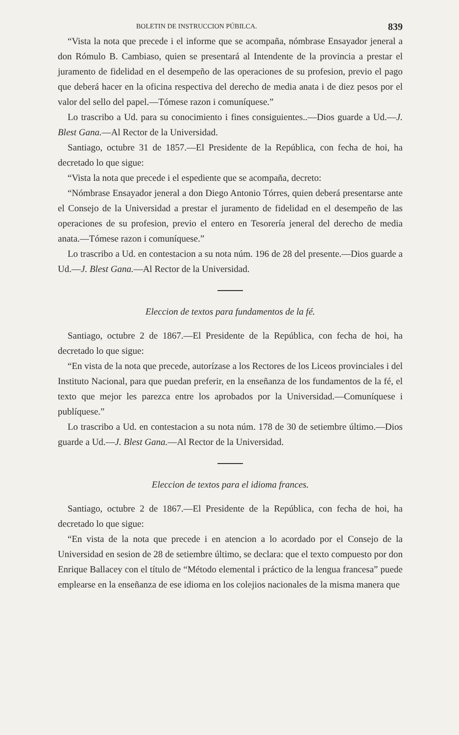BOLETIN DE INSTRUCCION PÚBILCA. 839
“Vista la nota que precede i el informe que se acompaña, nómbrase Ensayador jeneral a don Rómulo B. Cambiaso, quien se presentará al Intendente de la provincia a prestar el juramento de fidelidad en el desempeño de las operaciones de su profesion, previo el pago que deberá hacer en la oficina respectiva del derecho de media anata i de diez pesos por el valor del sello del papel.—Tómese razon i comuníquese.”
Lo trascribo a Ud. para su conocimiento i fines consiguientes..—Dios guarde a Ud.—J. Blest Gana.—Al Rector de la Universidad.
Santiago, octubre 31 de 1857.—El Presidente de la República, con fecha de hoi, ha decretado lo que sigue:
“Vista la nota que precede i el espediente que se acompaña, decreto:
“Nómbrase Ensayador jeneral a don Diego Antonio Tórres, quien deberá presentarse ante el Consejo de la Universidad a prestar el juramento de fidelidad en el desempeño de las operaciones de su profesion, previo el entero en Tesorería jeneral del derecho de media anata.—Tómese razon i comuníquese.”
Lo trascribo a Ud. en contestacion a su nota núm. 196 de 28 del presente.—Dios guarde a Ud.—J. Blest Gana.—Al Rector de la Universidad.
Eleccion de textos para fundamentos de la fé.
Santiago, octubre 2 de 1867.—El Presidente de la República, con fecha de hoi, ha decretado lo que sigue:
“En vista de la nota que precede, autorízase a los Rectores de los Liceos provinciales i del Instituto Nacional, para que puedan preferir, en la enseñanza de los fundamentos de la fé, el texto que mejor les parezca entre los aprobados por la Universidad.—Comuníquese i publíquese.”
Lo trascribo a Ud. en contestacion a su nota núm. 178 de 30 de setiembre último.—Dios guarde a Ud.—J. Blest Gana.—Al Rector de la Universidad.
Eleccion de textos para el idioma frances.
Santiago, octubre 2 de 1867.—El Presidente de la República, con fecha de hoi, ha decretado lo que sigue:
“En vista de la nota que precede i en atencion a lo acordado por el Consejo de la Universidad en sesion de 28 de setiembre último, se declara: que el texto compuesto por don Enrique Ballacey con el título de “Método elemental i práctico de la lengua francesa” puede emplearse en la enseñanza de ese idioma en los colejios nacionales de la misma manera que